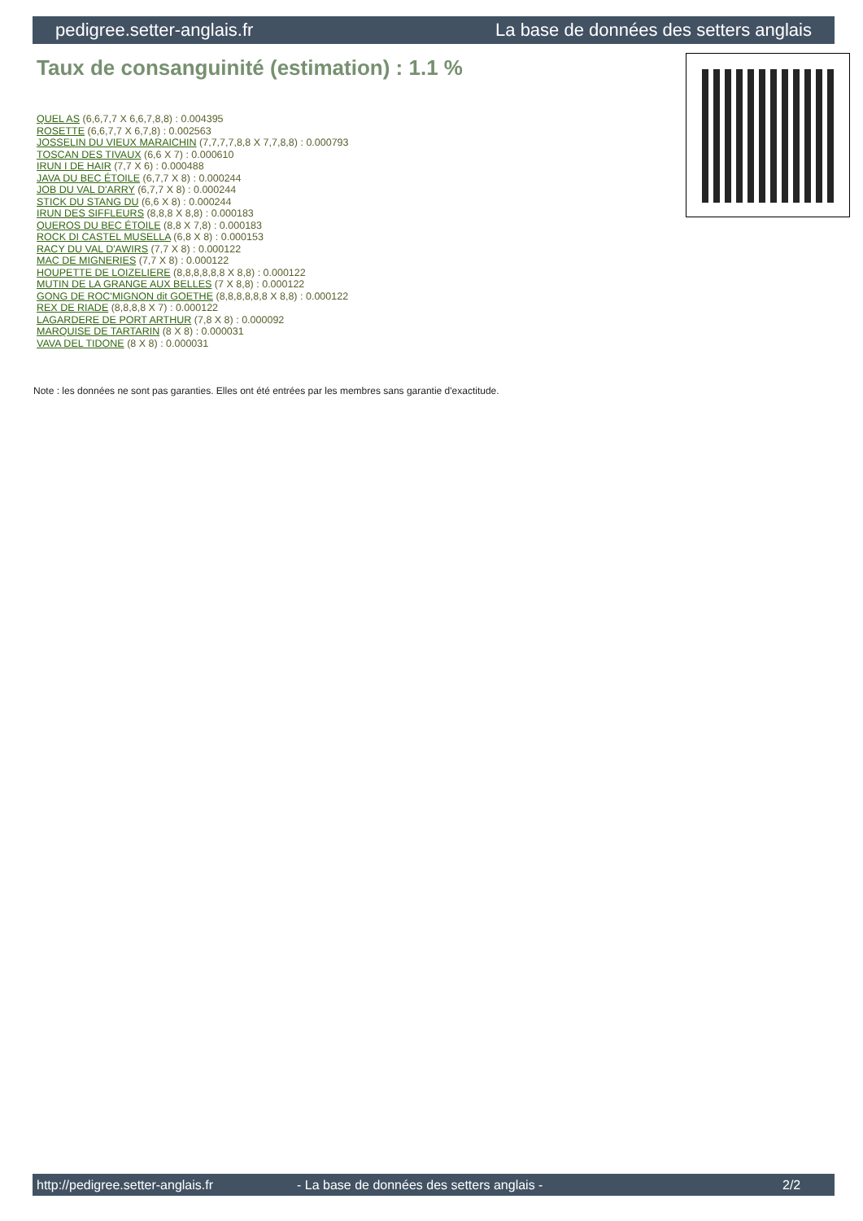pedigree.setter-anglais.fr La base de données des setters anglais
Taux de consanguinité (estimation) : 1.1 %
QUEL AS (6,6,7,7 X 6,6,7,8,8) : 0.004395
ROSETTE (6,6,7,7 X 6,7,8) : 0.002563
JOSSELIN DU VIEUX MARAICHIN (7,7,7,7,8,8 X 7,7,8,8) : 0.000793
TOSCAN DES TIVAUX (6,6 X 7) : 0.000610
IRUN I DE HAIR (7,7 X 6) : 0.000488
JAVA DU BEC ÉTOILE (6,7,7 X 8) : 0.000244
JOB DU VAL D'ARRY (6,7,7 X 8) : 0.000244
STICK DU STANG DU (6,6 X 8) : 0.000244
IRUN DES SIFFLEURS (8,8,8 X 8,8) : 0.000183
QUEROS DU BEC ÉTOILE (8,8 X 7,8) : 0.000183
ROCK DI CASTEL MUSELLA (6,8 X 8) : 0.000153
RACY DU VAL D'AWIRS (7,7 X 8) : 0.000122
MAC DE MIGNERIES (7,7 X 8) : 0.000122
HOUPETTE DE LOIZELIERE (8,8,8,8,8,8 X 8,8) : 0.000122
MUTIN DE LA GRANGE AUX BELLES (7 X 8,8) : 0.000122
GONG DE ROC'MIGNON dit GOETHE (8,8,8,8,8,8 X 8,8) : 0.000122
REX DE RIADE (8,8,8,8 X 7) : 0.000122
LAGARDERE DE PORT ARTHUR (7,8 X 8) : 0.000092
MARQUISE DE TARTARIN (8 X 8) : 0.000031
VAVA DEL TIDONE (8 X 8) : 0.000031
Note : les données ne sont pas garanties. Elles ont été entrées par les membres sans garantie d'exactitude.
http://pedigree.setter-anglais.fr - La base de données des setters anglais - 2/2